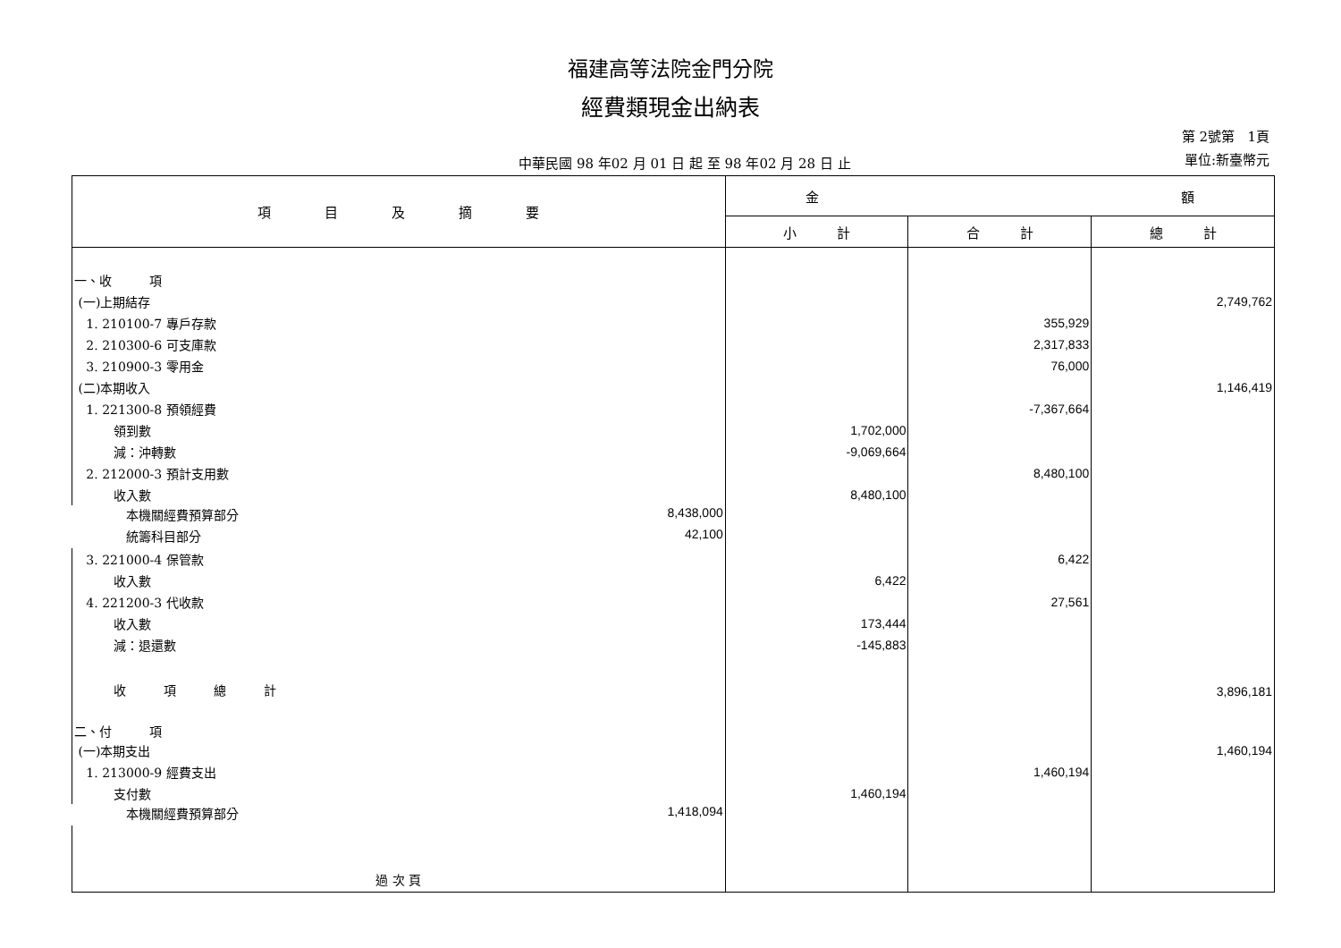福建高等法院金門分院
經費類現金出納表
中華民國 98 年02 月 01 日 起 至 98 年02 月 28 日 止
第 2號第 1頁
單位:新臺幣元
| 項 目 及 摘 要 | 金 額 | | |
| --- | --- | --- | --- |
| | 小 計 | 合 計 | 總 計 |
| 一、收 項 | | | |
| (一)上期結存 | | | 2,749,762 |
| 1. 210100-7 專戶存款 | | 355,929 | |
| 2. 210300-6 可支庫款 | | 2,317,833 | |
| 3. 210900-3 零用金 | | 76,000 | |
| (二)本期收入 | | | 1,146,419 |
| 1. 221300-8 預領經費 | | -7,367,664 | |
| 領到數 | 1,702,000 | | |
| 減：沖轉數 | -9,069,664 | | |
| 2. 212000-3 預計支用數 | | 8,480,100 | |
| 收入數 | 8,480,100 | | |
| 本機關經費預算部分 8,438,000 | | | |
| 統籌科目部分 42,100 | | | |
| 3. 221000-4 保管款 | | 6,422 | |
| 收入數 | 6,422 | | |
| 4. 221200-3 代收款 | | 27,561 | |
| 收入數 | 173,444 | | |
| 減：退還數 | -145,883 | | |
| 收 項 總 計 | | | 3,896,181 |
| 二、付 項 | | | |
| (一)本期支出 | | | 1,460,194 |
| 1. 213000-9 經費支出 | | 1,460,194 | |
| 支付數 | 1,460,194 | | |
| 本機關經費預算部分 1,418,094 | | | |
| 過 次 頁 | | | |